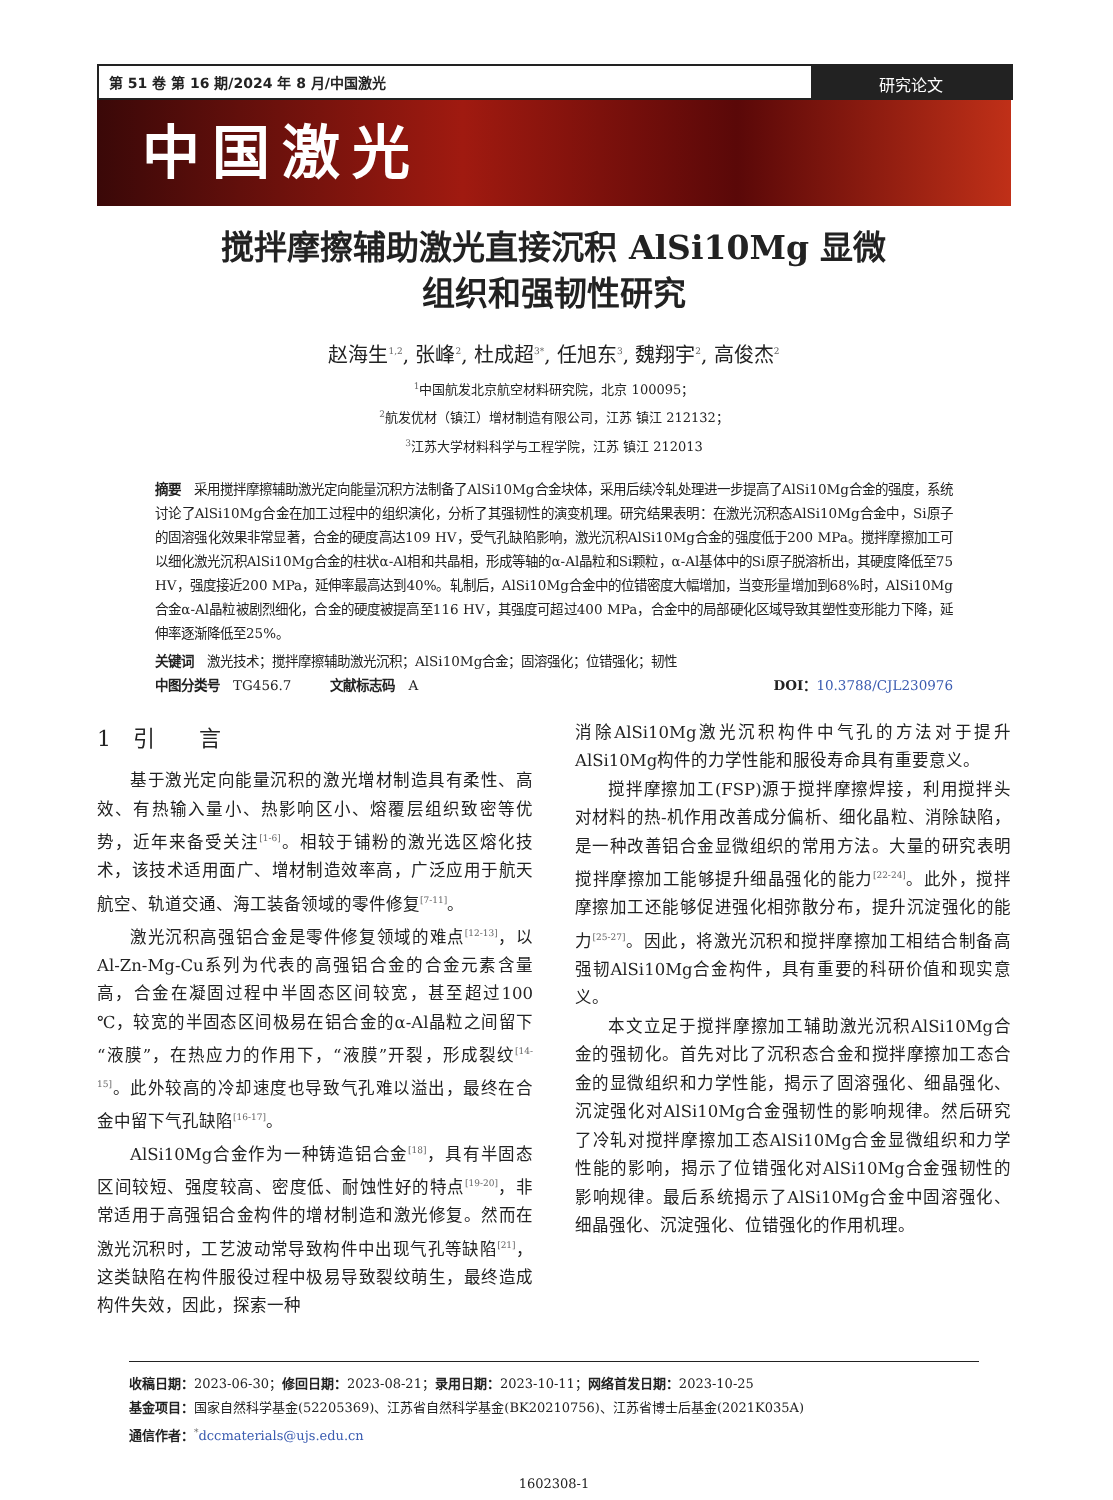第 51 卷 第 16 期/2024 年 8 月/中国激光
研究论文
中国激光
搅拌摩擦辅助激光直接沉积 AlSi10Mg 显微
组织和强韧性研究
赵海生<sup>1,2</sup>, 张峰<sup>2</sup>, 杜成超<sup>3*</sup>, 任旭东<sup>3</sup>, 魏翔宇<sup>2</sup>, 高俊杰<sup>2</sup>
<sup>1</sup> 中国航发北京航空材料研究院，北京 100095；
<sup>2</sup> 航发优材（镇江）增材制造有限公司，江苏 镇江 212132；
<sup>3</sup> 江苏大学材料科学与工程学院，江苏 镇江 212013
摘要　采用搅拌摩擦辅助激光定向能量沉积方法制备了AlSi10Mg合金块体，采用后续冷轧处理进一步提高了AlSi10Mg合金的强度，系统讨论了AlSi10Mg合金在加工过程中的组织演化，分析了其强韧性的演变机理。研究结果表明：在激光沉积态AlSi10Mg合金中，Si原子的固溶强化效果非常显著，合金的硬度高达109 HV，受气孔缺陷影响，激光沉积AlSi10Mg合金的强度低于200 MPa。搅拌摩擦加工可以细化激光沉积AlSi10Mg合金的柱状α-Al相和共晶相，形成等轴的α-Al晶粒和Si颗粒，α-Al基体中的Si原子脱溶析出，其硬度降低至75 HV，强度接近200 MPa，延伸率最高达到40%。轧制后，AlSi10Mg合金中的位错密度大幅增加，当变形量增加到68%时，AlSi10Mg合金α-Al晶粒被剧烈细化，合金的硬度被提高至116 HV，其强度可超过400 MPa，合金中的局部硬化区域导致其塑性变形能力下降，延伸率逐渐降低至25%。
关键词　激光技术；搅拌摩擦辅助激光沉积；AlSi10Mg合金；固溶强化；位错强化；韧性
中图分类号　TG456.7　　　文献标志码　A DOI：10.3788/CJL230976
1　引　　言
基于激光定向能量沉积的激光增材制造具有柔性、高效、有热输入量小、热影响区小、熔覆层组织致密等优势，近年来备受关注<sup>[1-6]</sup>。相较于铺粉的激光选区熔化技术，该技术适用面广、增材制造效率高，广泛应用于航天航空、轨道交通、海工装备领域的零件修复<sup>[7-11]</sup>。
激光沉积高强铝合金是零件修复领域的难点<sup>[12-13]</sup>，以Al-Zn-Mg-Cu系列为代表的高强铝合金的合金元素含量高，合金在凝固过程中半固态区间较宽，甚至超过100 ℃，较宽的半固态区间极易在铝合金的α-Al晶粒之间留下“液膜”，在热应力的作用下，“液膜”开裂，形成裂纹<sup>[14-15]</sup>。此外较高的冷却速度也导致气孔难以溢出，最终在合金中留下气孔缺陷<sup>[16-17]</sup>。
AlSi10Mg合金作为一种铸造铝合金<sup>[18]</sup>，具有半固态区间较短、强度较高、密度低、耐蚀性好的特点<sup>[19-20]</sup>，非常适用于高强铝合金构件的增材制造和激光修复。然而在激光沉积时，工艺波动常导致构件中出现气孔等缺陷<sup>[21]</sup>，这类缺陷在构件服役过程中极易导致裂纹萌生，最终造成构件失效，因此，探索一种
消除AlSi10Mg激光沉积构件中气孔的方法对于提升AlSi10Mg构件的力学性能和服役寿命具有重要意义。
搅拌摩擦加工(FSP)源于搅拌摩擦焊接，利用搅拌头对材料的热-机作用改善成分偏析、细化晶粒、消除缺陷，是一种改善铝合金显微组织的常用方法。大量的研究表明搅拌摩擦加工能够提升细晶强化的能力<sup>[22-24]</sup>。此外，搅拌摩擦加工还能够促进强化相弥散分布，提升沉淀强化的能力<sup>[25-27]</sup>。因此，将激光沉积和搅拌摩擦加工相结合制备高强韧AlSi10Mg合金构件，具有重要的科研价值和现实意义。
本文立足于搅拌摩擦加工辅助激光沉积AlSi10Mg合金的强韧化。首先对比了沉积态合金和搅拌摩擦加工态合金的显微组织和力学性能，揭示了固溶强化、细晶强化、沉淀强化对AlSi10Mg合金强韧性的影响规律。然后研究了冷轧对搅拌摩擦加工态AlSi10Mg合金显微组织和力学性能的影响，揭示了位错强化对AlSi10Mg合金强韧性的影响规律。最后系统揭示了AlSi10Mg合金中固溶强化、细晶强化、沉淀强化、位错强化的作用机理。
收稿日期：2023-06-30；修回日期：2023-08-21；录用日期：2023-10-11；网络首发日期：2023-10-25
基金项目：国家自然科学基金(52205369)、江苏省自然科学基金(BK20210756)、江苏省博士后基金(2021K035A)
通信作者：<sup>*</sup>dccmaterials@ujs.edu.cn
1602308-1